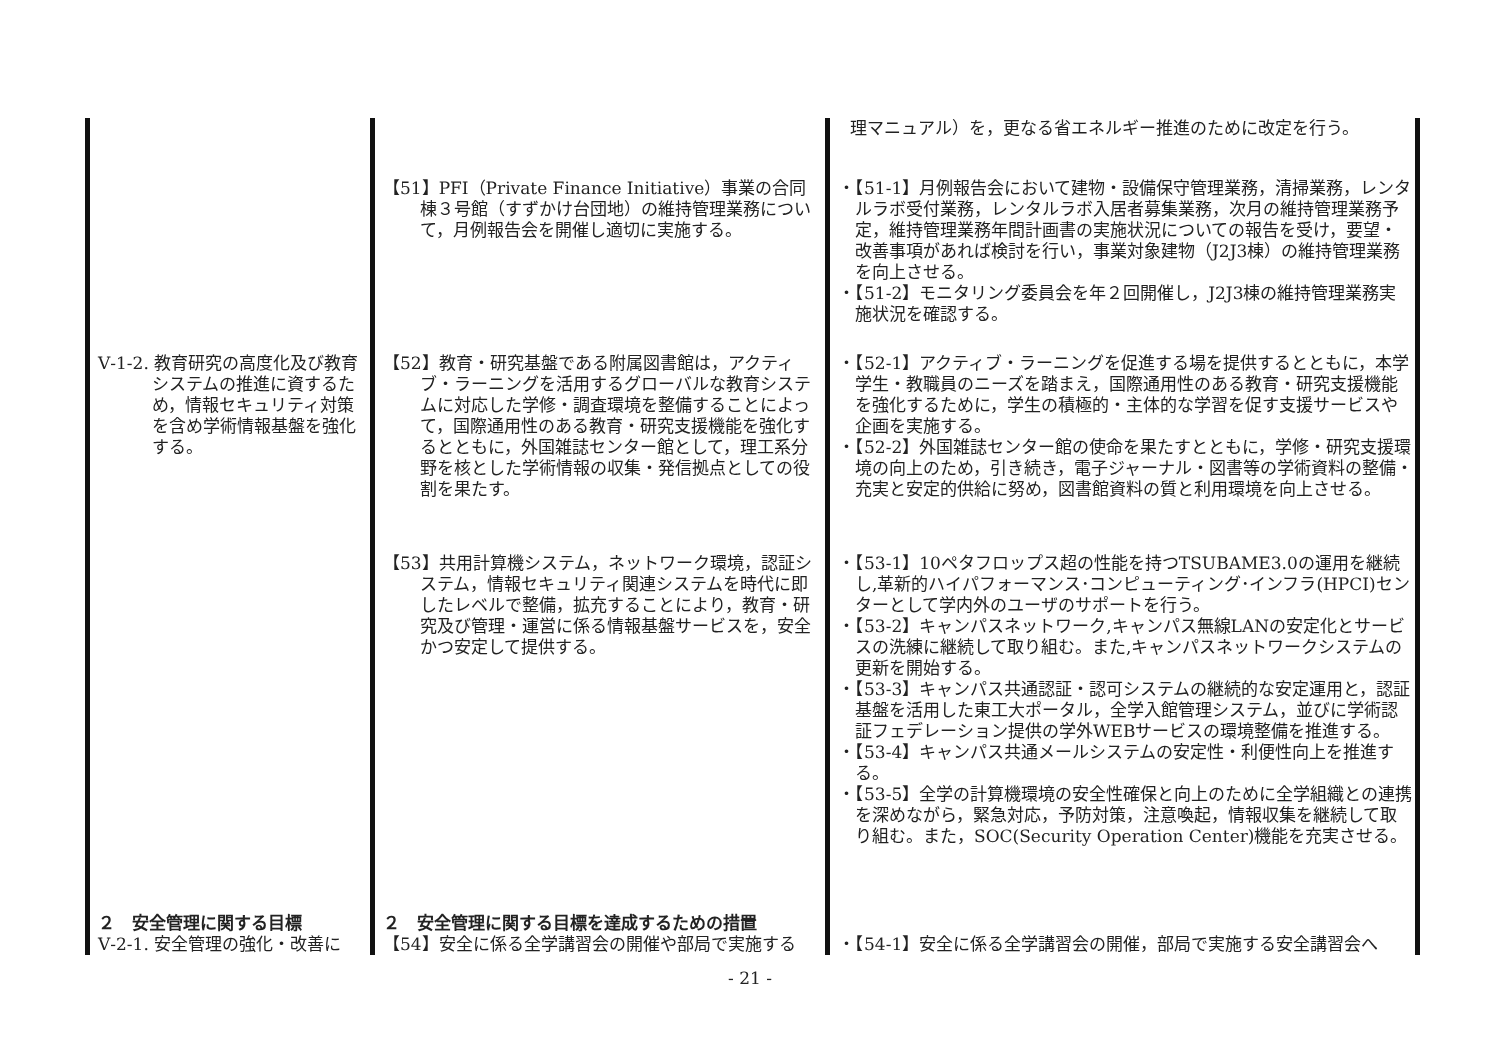| | | 理マニュアル）を，更なる省エネルギー推進のために改定を行う。 |
| | 【51】PFI（Private Finance Initiative）事業の合同棟３号館（すずかけ台団地）の維持管理業務について，月例報告会を開催し適切に実施する。 | ・【51-1】月例報告会において建物・設備保守管理業務，清掃業務，レンタルラボ受付業務，レンタルラボ入居者募集業務，次月の維持管理業務予定，維持管理業務年間計画書の実施状況についての報告を受け，要望・改善事項があれば検討を行い，事業対象建物（J2J3棟）の維持管理業務を向上させる。 ・【51-2】モニタリング委員会を年２回開催し，J2J3棟の維持管理業務実施状況を確認する。 |
| Ⅴ-1-2. 教育研究の高度化及び教育システムの推進に資するため，情報セキュリティ対策を含め学術情報基盤を強化する。 | 【52】教育・研究基盤である附属図書館は，アクティブ・ラーニングを活用するグローバルな教育システムに対応した学修・調査環境を整備することによって，国際通用性のある教育・研究支援機能を強化するとともに，外国雑誌センター館として，理工系分野を核とした学術情報の収集・発信拠点としての役割を果たす。 | ・【52-1】アクティブ・ラーニングを促進する場を提供するとともに，本学学生・教職員のニーズを踏まえ，国際通用性のある教育・研究支援機能を強化するために，学生の積極的・主体的な学習を促す支援サービスや企画を実施する。 ・【52-2】外国雑誌センター館の使命を果たすとともに，学修・研究支援環境の向上のため，引き続き，電子ジャーナル・図書等の学術資料の整備・充実と安定的供給に努め，図書館資料の質と利用環境を向上させる。 |
| | 【53】共用計算機システム，ネットワーク環境，認証システム，情報セキュリティ関連システムを時代に即したレベルで整備，拡充することにより，教育・研究及び管理・運営に係る情報基盤サービスを，安全かつ安定して提供する。 | ・【53-1】10ペタフロップス超の性能を持つTSUBAME3.0の運用を継続し,革新的ハイパフォーマンス･コンピューティング･インフラ(HPCI)センターとして学内外のユーザのサポートを行う。 ・【53-2】キャンパスネットワーク,キャンパス無線LANの安定化とサービスの洗練に継続して取り組む。また,キャンパスネットワークシステムの更新を開始する。 ・【53-3】キャンパス共通認証・認可システムの継続的な安定運用と，認証基盤を活用した東工大ポータル，全学入館管理システム，並びに学術認証フェデレーション提供の学外WEBサービスの環境整備を推進する。 ・【53-4】キャンパス共通メールシステムの安定性・利便性向上を推進する。 ・【53-5】全学の計算機環境の安全性確保と向上のために全学組織との連携を深めながら，緊急対応，予防対策，注意喚起，情報収集を継続して取り組む。また，SOC(Security Operation Center)機能を充実させる。 |
| ２ 安全管理に関する目標 Ⅴ-2-1. 安全管理の強化・改善に | ２ 安全管理に関する目標を達成するための措置 【54】安全に係る全学講習会の開催や部局で実施する | ・【54-1】安全に係る全学講習会の開催，部局で実施する安全講習会へ |
- 21 -